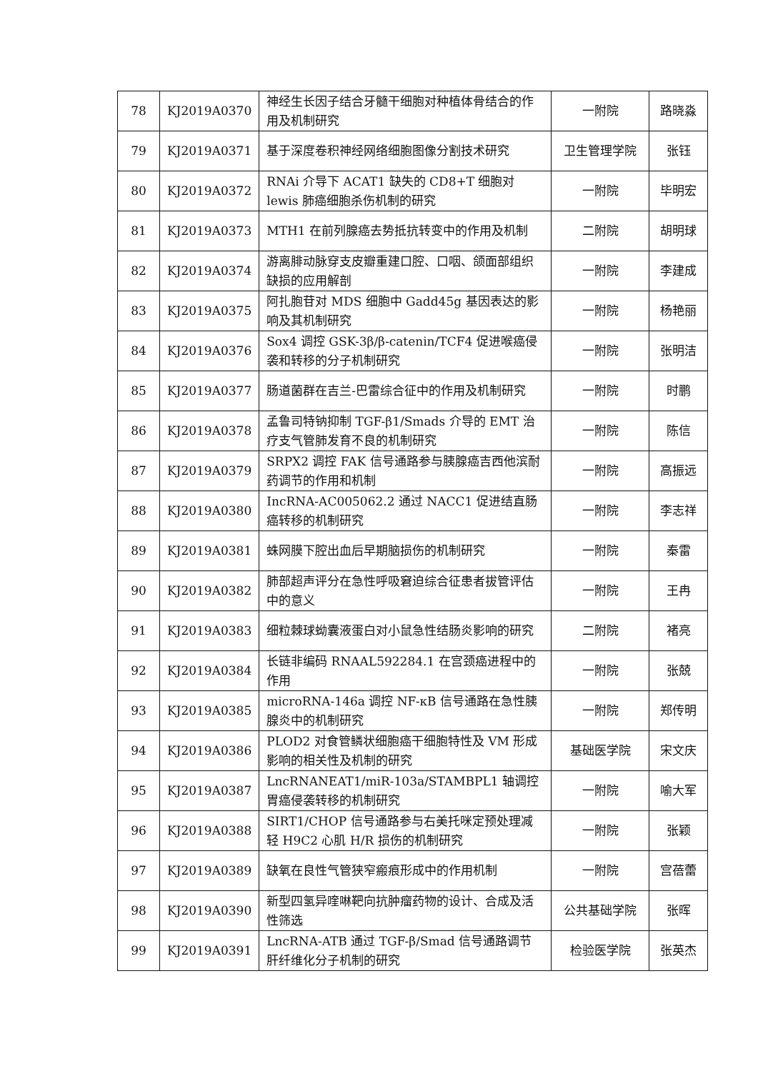| 78 | KJ2019A0370 | 神经生长因子结合牙髓干细胞对种植体骨结合的作用及机制研究 | 一附院 | 路晓淼 |
| 79 | KJ2019A0371 | 基于深度卷积神经网络细胞图像分割技术研究 | 卫生管理学院 | 张钰 |
| 80 | KJ2019A0372 | RNAi 介导下 ACAT1 缺失的 CD8+T 细胞对 lewis 肺癌细胞杀伤机制的研究 | 一附院 | 毕明宏 |
| 81 | KJ2019A0373 | MTH1 在前列腺癌去势抵抗转变中的作用及机制 | 二附院 | 胡明球 |
| 82 | KJ2019A0374 | 游离腓动脉穿支皮瓣重建口腔、口咽、颌面部组织缺损的应用解剖 | 一附院 | 李建成 |
| 83 | KJ2019A0375 | 阿扎胞苷对 MDS 细胞中 Gadd45g 基因表达的影响及其机制研究 | 一附院 | 杨艳丽 |
| 84 | KJ2019A0376 | Sox4 调控 GSK-3β/β-catenin/TCF4 促进喉癌侵袭和转移的分子机制研究 | 一附院 | 张明洁 |
| 85 | KJ2019A0377 | 肠道菌群在吉兰-巴雷综合征中的作用及机制研究 | 一附院 | 时鹏 |
| 86 | KJ2019A0378 | 孟鲁司特钠抑制 TGF-β1/Smads 介导的 EMT 治疗支气管肺发育不良的机制研究 | 一附院 | 陈信 |
| 87 | KJ2019A0379 | SRPX2 调控 FAK 信号通路参与胰腺癌吉西他滨耐药调节的作用和机制 | 一附院 | 高振远 |
| 88 | KJ2019A0380 | IncRNA-AC005062.2 通过 NACC1 促进结直肠癌转移的机制研究 | 一附院 | 李志祥 |
| 89 | KJ2019A0381 | 蛛网膜下腔出血后早期脑损伤的机制研究 | 一附院 | 秦雷 |
| 90 | KJ2019A0382 | 肺部超声评分在急性呼吸窘迫综合征患者拔管评估中的意义 | 一附院 | 王冉 |
| 91 | KJ2019A0383 | 细粒棘球蚴囊液蛋白对小鼠急性结肠炎影响的研究 | 二附院 | 褚亮 |
| 92 | KJ2019A0384 | 长链非编码 RNAAL592284.1 在宫颈癌进程中的作用 | 一附院 | 张兢 |
| 93 | KJ2019A0385 | microRNA-146a 调控 NF-κB 信号通路在急性胰腺炎中的机制研究 | 一附院 | 郑传明 |
| 94 | KJ2019A0386 | PLOD2 对食管鳞状细胞癌干细胞特性及 VM 形成影响的相关性及机制的研究 | 基础医学院 | 宋文庆 |
| 95 | KJ2019A0387 | LncRNANEAT1/miR-103a/STAMBPL1 轴调控胃癌侵袭转移的机制研究 | 一附院 | 喻大军 |
| 96 | KJ2019A0388 | SIRT1/CHOP 信号通路参与右美托咪定预处理减轻 H9C2 心肌 H/R 损伤的机制研究 | 一附院 | 张颖 |
| 97 | KJ2019A0389 | 缺氧在良性气管狭窄瘢痕形成中的作用机制 | 一附院 | 宫蓓蕾 |
| 98 | KJ2019A0390 | 新型四氢异喹啉靶向抗肿瘤药物的设计、合成及活性筛选 | 公共基础学院 | 张晖 |
| 99 | KJ2019A0391 | LncRNA-ATB 通过 TGF-β/Smad 信号通路调节肝纤维化分子机制的研究 | 检验医学院 | 张英杰 |